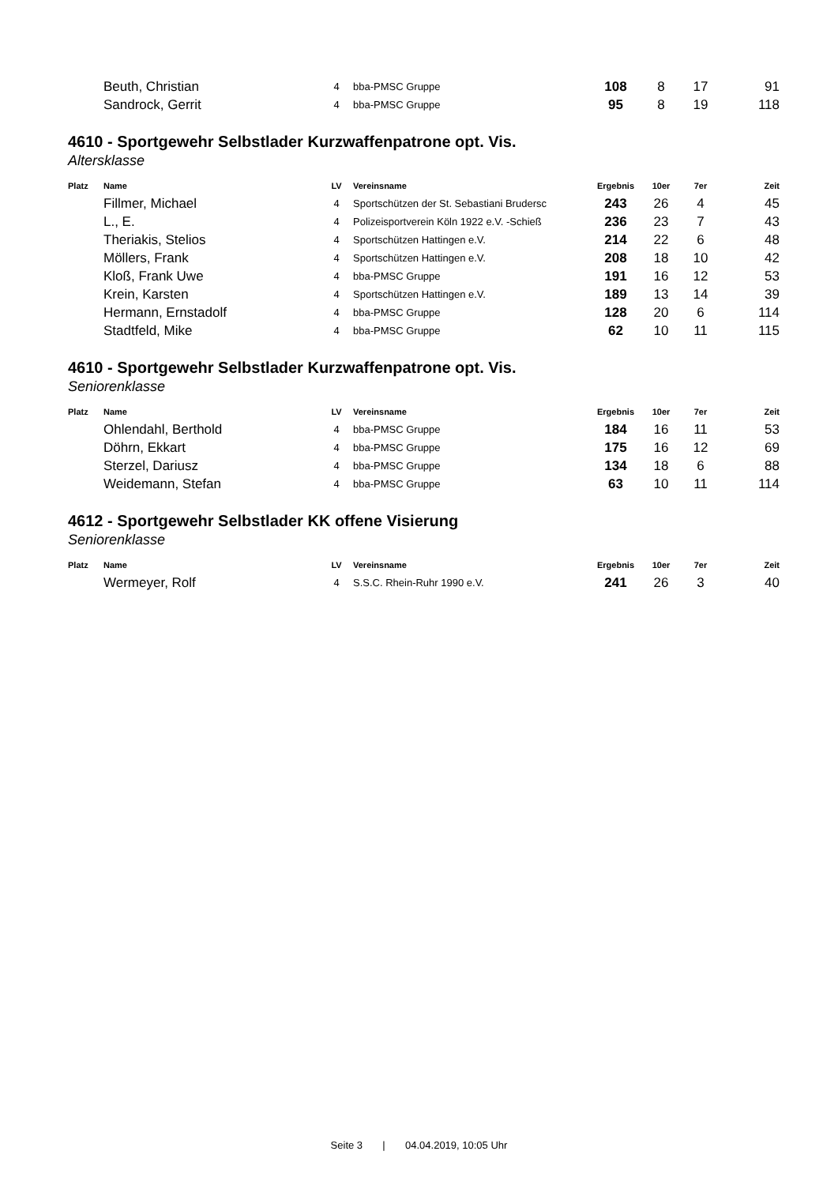| | Beuth, Christian | 4 | bba-PMSC Gruppe | 108 | 8 | 17 | 91 |
| | Sandrock, Gerrit | 4 | bba-PMSC Gruppe | 95 | 8 | 19 | 118 |
4610 - Sportgewehr Selbstlader Kurzwaffenpatrone opt. Vis.
Altersklasse
| Platz | Name | LV | Vereinsname | Ergebnis | 10er | 7er | Zeit |
| --- | --- | --- | --- | --- | --- | --- | --- |
| | Fillmer, Michael | 4 | Sportschützen der St. Sebastiani Brudersc | 243 | 26 | 4 | 45 |
| | L., E. | 4 | Polizeisportverein Köln 1922 e.V. -Schieß | 236 | 23 | 7 | 43 |
| | Theriakis, Stelios | 4 | Sportschützen Hattingen e.V. | 214 | 22 | 6 | 48 |
| | Möllers, Frank | 4 | Sportschützen Hattingen e.V. | 208 | 18 | 10 | 42 |
| | Kloß, Frank Uwe | 4 | bba-PMSC Gruppe | 191 | 16 | 12 | 53 |
| | Krein, Karsten | 4 | Sportschützen Hattingen e.V. | 189 | 13 | 14 | 39 |
| | Hermann, Ernstadolf | 4 | bba-PMSC Gruppe | 128 | 20 | 6 | 114 |
| | Stadtfeld, Mike | 4 | bba-PMSC Gruppe | 62 | 10 | 11 | 115 |
4610 - Sportgewehr Selbstlader Kurzwaffenpatrone opt. Vis.
Seniorenklasse
| Platz | Name | LV | Vereinsname | Ergebnis | 10er | 7er | Zeit |
| --- | --- | --- | --- | --- | --- | --- | --- |
| | Ohlendahl, Berthold | 4 | bba-PMSC Gruppe | 184 | 16 | 11 | 53 |
| | Döhrn, Ekkart | 4 | bba-PMSC Gruppe | 175 | 16 | 12 | 69 |
| | Sterzel, Dariusz | 4 | bba-PMSC Gruppe | 134 | 18 | 6 | 88 |
| | Weidemann, Stefan | 4 | bba-PMSC Gruppe | 63 | 10 | 11 | 114 |
4612 - Sportgewehr Selbstlader KK offene Visierung
Seniorenklasse
| Platz | Name | LV | Vereinsname | Ergebnis | 10er | 7er | Zeit |
| --- | --- | --- | --- | --- | --- | --- | --- |
| | Wermeyer, Rolf | 4 | S.S.C. Rhein-Ruhr 1990 e.V. | 241 | 26 | 3 | 40 |
Seite 3 | 04.04.2019, 10:05 Uhr